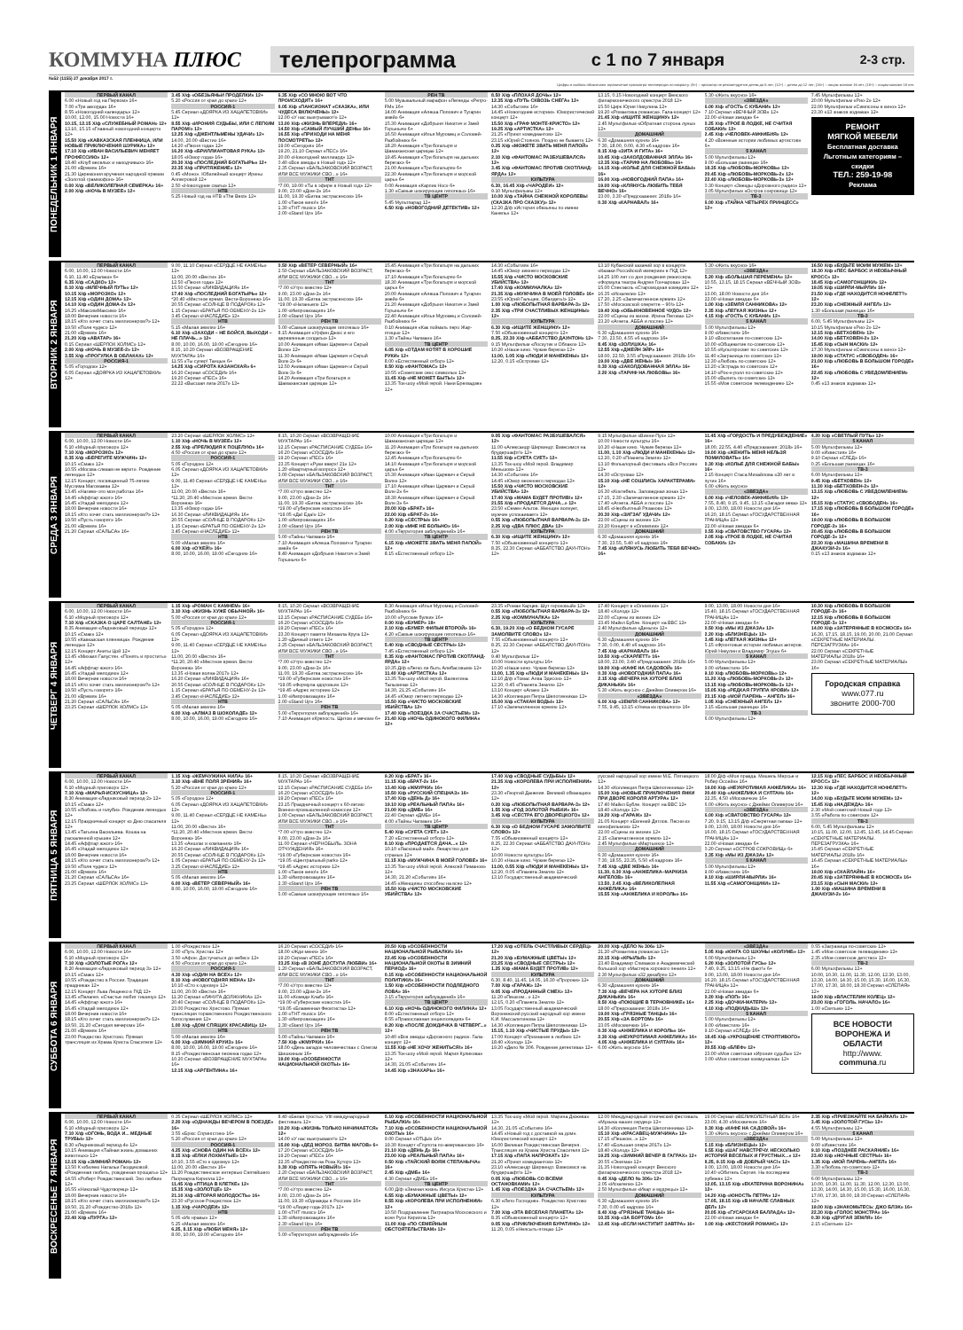КОММУНА ПЛЮС
телепрограмма с 1 по 7 января 2-3 стр.
№52 (1155) 27 декабря 2017 г.
Цифры в скобках обозначают ограничение просмотра телепередач по возрасту: (6+) – просмотр не рекомендуется детям до 6 лет; (12+) – детям до 12 лет; (16+) – лицам моложе 16 лет; (18+) – лицам моложе 18 лет.
ПОНЕДЕЛЬНИК 1 ЯНВАРЯ
ПЕРВЫЙ КАНАЛ
6.00 «Новый год на Первом» 16+
7.00 «Три аккорда» 16+
8.55 «Новогодний календарь» 12+
10.00, 12.00, 15.00 Новости 16+
10.15, 12.15 Х/ф «СЛУЖЕБНЫЙ РОМАН» 12+
13.10, 15.15 «Главный новогодний концерт» 12+
15.50 Х/ф «КАВКАЗСКАЯ ПЛЕННИЦА, ИЛИ НОВЫЕ ПРИКЛЮЧЕНИЯ ШУРИКА» 12+
17.10 Х/ф «ИВАН ВАСИЛЬЕВИЧ МЕНЯЕТ ПРОФЕССИЮ» 12+
18.40 «Клуб веселых и находчивых» 16+
21.00 «Время» 16+
21.30 Церемония вручения народной премии «Золотой граммофон» 16+
0.00 Х/ф «ВЕЛИКОЛЕПНАЯ СЕМЕРКА» 16+
2.00 Х/ф «НОЧЬ В МУЗЕЕ» 12+
3.45 Х/ф «ОБЕЗЬЯНЬИ ПРОДЕЛКИ» 12+
5.20 «Россия от края до края» 12+
РОССИЯ-1
5.45 Сериал «ДОЯРКА ИЗ ХАЦАПЕТОВКИ» 12+
8.55 Х/ф «ИРОНИЯ СУДЬБЫ, ИЛИ С ЛЕГКИМ ПАРОМ!» 12+
12.25 Х/ф «ДЖЕНТЛЬМЕНЫ УДАЧИ» 12+
14.00, 20.00 «Вести» 16+
14.20 «Песня года» 12+
16.20 Х/ф «БРИЛЛИАНТОВАЯ РУКА» 12+
18.05 «Юмор года» 16+
20.30 Х/ф «ПОСЛЕДНИЙ БОГАТЫРЬ» 12+
22.35 Х/ф «ПРИТЯЖЕНИЕ» 12+
0.45 «Моно». Юбилейный концерт Ирины Аллегровой 12+
2.50 «Новогодние сваты» 12+
НТВ
5.25 Новый год на НТВ «The Best» 12+
6.35 Х/ф «СО МНОЮ ВОТ ЧТО ПРОИСХОДИТ» 16+
8.05 Х/ф «ПАНСИОНАТ «СКАЗКА», ИЛИ ЧУДЕСА ВКЛЮЧЕНЫ» 12+
12.00 «У нас выигрывают!» 12+
13.00 Х/ф «ЖИЗНЬ ВПЕРЕДИ» 16+
14.50 Х/ф «САМЫЙ ЛУЧШИЙ ДЕНЬ» 16+
16.55 Х/ф «ПРИХОДИ НА МЕНЯ ПОСМОТРЕТЬ» 12+
19.00 «Сегодня» 16+
19.20, 21.10 Сериал «ПЕС» 16+
20.00 «Новогодний миллиард» 12+
0.40 «Все звезды в Новый год» 12+
2.35 Сериал «БАЛЬЗАКОВСКИЙ ВОЗРАСТ, ИЛИ ВСЕ МУЖИКИ СВО...» 16+
ТНТ
*7.00, 19.00 «Ты в эфире в Новый год» 12+
9.00, 23.00 «Дом-2» 16+
11.00, 19.30 «Битва экстрасенсов» 16+
1.00 «Такое кино!» 16+
1.30 «THT music» 16+
2.00 «Stand Up» 16+
РЕН ТВ
5.00 Музыкальный марафон «Легенды «Ретро-FM» 16+
14.00 Анимация «Алеша Попович и Тугарин змей» 6+
15.30 Анимация «Добрыня Никитич и Змей Горыныч» 6+
16.50 Анимация «Илья Муромец и Соловей-Разбойник» 6+
18.20 Анимация «Три богатыря и Шамаханская царица» 12+
19.45 Анимация «Три богатыря на дальних берегах» 6+
21.00 Анимация «Три богатыря» 6+
22.30 Анимация «Три богатыря и морской царь» 6+
0.00 Анимация «Карлик Нос» 6+
1.30 «Самые шокирующие гипотезы» 16+
ТВ ЦЕНТР
5.45 Мультпарад 12+
6.50 Х/ф «НОВОГОДНИЙ ДЕТЕКТИВ» 12+
8.50 Х/ф «ПЛОХАЯ ДОЧЬ» 12+
12.35 Х/ф «ПУТЬ СКВОЗЬ СНЕГА» 12+
14.30 «События» 16+
14.45 «Новогодние истории». Юмористический концерт 12+
15.50 Х/ф «ГРАФ МОНТЕ-КРИСТО» 12+
19.25 Х/ф «АРТИСТКА» 12+
21.25 «Приют комедиантов» 12+
23.15 «Юрий Стоянов. Поздно не бывает» 12+
0.25 Х/ф «МОЖЕТЕ ЗВАТЬ МЕНЯ ПАПОЙ» 12+
2.10 Х/ф «ФАНТОМАС РАЗБУШЕВАЛСЯ» 12+
3.45 Х/ф «ФАНТОМАС ПРОТИВ СКОТЛАНД-ЯРДА» 12+
КУЛЬТУРА
6.30, 16.45 Х/ф «ЧАРОДЕИ» 12+
9.10 Мультфильмы 12+
10.00 Х/ф «ТАЙНА СНЕЖНОЙ КОРОЛЕВЫ (СКАЗКА ПРО СКАЗКУ)» 12+
12.20 Д/ф «История обезьяны по имени Канель» 12+
13.15, 0.15 Новогодний концерт Венского филармонического оркестра-2018 12+
15.50 Цирк Юрия Никулина 12+
19.20 «Романтика романса». Гала-концерт 12+
21.45 Х/ф «ИЩИТЕ ЖЕНЩИНУ» 12+
2.45 Мультфильм «Обратная сторона луны» 12+
ДОМАШНИЙ
6.30 «Домашняя кухня» 16+
7.30, 18.00, 0.00, 4.30 «6 кадров» 16+
8.15 Х/ф «ЗИТА И ГИТА» 16+
10.45 Х/ф «ЗАКОЛДОВАННАЯ ЭЛЛА» 16+
12.35 Х/ф «ТАРИФ НА ЛЮБОВЬ» 16+
14.15 Х/ф «КОЛЬЕ ДЛЯ СНЕЖНОЙ БАБЫ» 16+
16.00 Х/ф «НОВОГОДНИЙ ПАПА» 16+
19.00 Х/ф «КЛЯНУСЬ ЛЮБИТЬ ТЕБЯ ВЕЧНО» 16+
23.00, 3.30 «Предсказания: 2018» 16+
0.30 Х/ф «КАРНАВАЛ» 16+
5.30 «Жить вкусно» 16+
«ЗВЕЗДА»
6.00 Х/ф «ГОСТЬ С КУБАНИ» 12+
7.10 Сериал «ВЕЧНЫЙ ЗОВ» 12+
22.00 «Новая звезда» 6+
0.25 Х/ф «ТРОЕ В ЛОДКЕ, НЕ СЧИТАЯ СОБАКИ» 12+
2.45 Х/ф «ЧЕЛОВЕК-АМФИБИЯ» 12+
4.20 «Военные истории любимых артистов» 6+
5 КАНАЛ
5.00 Мультфильмы 12+
9.00 «Большая разница» 16+
18.35 Х/ф «ЛЮБОВЬ-МОРКОВЬ» 12+
20.45 Х/ф «ЛЮБОВЬ-МОРКОВЬ-2» 12+
22.40 Х/ф «ЛЮБОВЬ-МОРКОВЬ-3» 12+
0.30 Концерт «Звезды «Дорожного радио» 12+
3.05 Мультфильм «Остров сокровищ» 12+
ТВ-3
6.00 Х/ф «ТАЙНА ЧЕТЫРЕХ ПРИНЦЕСС» 12+
7.45 Мультфильмы 12+
20.00 Мультфильм «Рио-2» 12+
22.00 Мультфильм «Симпсоны в кино» 12+
23.30 «13 знаков зодиака» 12+
РЕМОНТ
МЯГКОЙ МЕБЕЛИ
Бесплатная доставка
Льготным категориям – скидки
ТЕЛ.: 259-19-98
Реклама
ВТОРНИК 2 ЯНВАРЯ
ПЕРВЫЙ КАНАЛ
6.00, 10.00, 12.00 Новости 16+
6.10, 11.40 «Ералаш» 6+
6.35 Х/ф «САДКО» 12+
8.10 Х/ф «МЛЕЧНЫЙ ПУТЬ» 12+
10.15 Х/ф «МОРОЗКО» 12+
12.15 Х/ф «ОДИН ДОМА» 12+
14.10 Х/ф «ОДИН ДОМА-2» 12+
16.25 «МаксимМаксим» 16+
18.00 Вечерние новости 16+
18.15 «Кто хочет стать миллионером?» 12+
19.50 «Поле чудес» 12+
21.00 «Время» 16+
21.20 Х/ф «АВАТАР» 16+
0.15 Сериал «ШЕРЛОК ХОЛМС» 12+
2.00 Х/ф «НОЧЬ В МУЗЕЕ-2» 12+
3.55 Х/ф «ПРОГУЛКА В ОБЛАКАХ» 12+
РОССИЯ-1
5.05 «Городок» 12+
6.05 Сериал «ДОЯРКА ИЗ ХАЦАПЕТОВКИ» 12+
9.00, 11.10 Сериал «СЕРДЦЕ НЕ КАМЕНЬ» 12+
11.00, 20.00 «Вести» 16+
12.50 «Песня года» 12+
15.50 Сериал «ЛИКВИДАЦИЯ» 16+
17.40 Х/ф «ПОСЛЕДНИЙ БОГАТЫРЬ» 12+
*20.40 «Местное время. Вести-Воронеж» 16+
20.55 Сериал «СОЛНЦЕ В ПОДАРОК» 12+
1.15 Сериал «БРАТЬЯ ПО ОБМЕНУ-2» 12+
3.45 Сериал «НАСЛЕДИЕ» 12+
НТВ
5.15 «Малая земля» 16+
6.10 Х/ф «ЗАХОДИ – НЕ БОЙСЯ, ВЫХОДИ – НЕ ПЛАЧЬ...» 12+
8.00, 10.00, 16.00, 19.00 «Сегодня» 16+
8.15, 10.20 Сериал «ВОЗВРАЩЕНИЕ МУХТАРА» 16+
11.55 «Ты супер! Танцы» 6+
14.25 Х/ф «СИРОТА КАЗАНСКАЯ» 6+
16.20 Сериал «СОСЕДИ» 16+
19.20 Сериал «ПЕС» 16+
22.22 «Высшая лига-2017» 12+
0.50 Х/ф «ВЕТЕР СЕВЕРНЫЙ» 16+
2.50 Сериал «БАЛЬЗАКОВСКИЙ ВОЗРАСТ, ИЛИ ВСЕ МУЖИКИ СВО...» 16+
ТНТ
*7.00 «Утро вместе» 12+
9.00, 23.00 «Дом-2» 16+
11.00, 19.30 «Битва экстрасенсов» 16+
*19.00 «Натаньел» 12+
1.00 «Импровизация» 16+
2.00 «Stand Up» 16+
РЕН ТВ
5.00 «Самые шокирующие гипотезы» 16+
8.15 Анимация «Урфин Джюс и его деревянные солдаты» 12+
10.00 Анимация «Иван Царевич и Серый Волк» 12+
11.30 Анимация «Иван Царевич и Серый Волк-2» 6+
12.50 Анимация «Иван Царевич и Серый Волк-3» 6+
14.20 Анимация «Три богатыря и Шамаханская царица» 12+
15.45 Анимация «Три богатыря на дальних берегах» 6+
17.10 Анимация «Три богатыря» 6+
18.30 Анимация «Три богатыря и морской царь» 6+
20.00 Анимация «Алеша Попович и Тугарин змей» 6+
21.20 Анимация «Добрыня Никитич и Змей Горыныч» 6+
22.40 Анимация «Илья Муромец и Соловей-Разбойник» 6+
0.10 Анимация «Как поймать перо Жар-птицы» 12+
1.30 «Тайны Чапман» 16+
ТВ ЦЕНТР
6.05 Х/ф «ОТДАМ КОТЯТ В ХОРОШИЕ РУКИ» 12+
8.00 «Естественный отбор» 12+
8.50 Х/ф «ФАНТОМАС» 12+
10.55 «Советские секс-символы» 12+
11.45 Х/ф «НЕ МОЖЕТ БЫТЬ!» 12+
13.35 Ток-шоу «Мой герой. Нани Брегвадзе» 12+
14.30 «События» 16+
14.45 «Юмор зимнего периода» 12+
15.55 Х/ф «ЧИСТО МОСКОВСКИЕ УБИЙСТВА» 12+
17.40 Х/ф «КОММУНАЛКА» 12+
21.35 Х/ф «МУЖЧИНА В МОЕЙ ГОЛОВЕ» 16+
23.55 «Юрий Гальцев. Обалдеть!» 12+
1.00 Х/ф «ЛЮБОПЫТНАЯ ВАРВАРА-3» 12+
2.35 Х/ф «ТРИ СЧАСТЛИВЫХ ЖЕНЩИНЫ» 12+
КУЛЬТУРА
6.30 Х/ф «ИЩИТЕ ЖЕНЩИНУ» 12+
7.50 «Обыкновенный концерт» 12+
8.25, 22.30 Х/ф «АББАТСТВО ДАУНТОН» 12+
9.15 Мультфильм «Лоскутик и Облако» 12+
10.20 «Наше кино. Чужие берега» 12+
11.00, 1.05 Х/ф «ЛЮДИ И МАНЕКЕНЫ» 12+
12.20, 0.15 «Острова» 12+
13.10 Кубанский казачий хор в концерте «Казаки Российской империи» в ГКД 12+
14.25 100 лет со дня рождения режиссера. «Формула театра Андрея Гончарова» 12+
15.00 Спектакль «Старомодная комедия» 12+
16.35 «Искатели» 12+
17.20, 2.25 «Запечатленное время» 12+
17.50 «Московской оперетте – 90!» 12+
19.40 Х/ф «ОБЫКНОВЕННОЕ ЧУДО» 12+
22.00 «Сцены из жизни. Ирина Пегова» 12+
23.20 «Агнета. АББА и после» 12+
ДОМАШНИЙ
6.30 «Домашняя кухня» 16+
7.30, 23.50, 4.55 «6 кадров» 16+
8.45 Х/ф «ЗОЛУШКА» 16+
12.55 Х/ф «ДЖЕЙН ЭЙР» 16+
18.00, 22.50, 3.55 «Предсказания: 2018» 16+
19.00 Х/ф «ДВЕ ЖЕНЫ» 16+
0.30 Х/ф «ЗАКОЛДОВАННАЯ ЭЛЛА» 16+
2.20 Х/ф «ТАРИФ НА ЛЮБОВЬ» 16+
5.30 «Жить вкусно» 16+
«ЗВЕЗДА»
5.20 Х/ф «БОЛЬШАЯ ПЕРЕМЕНА» 12+
10.55, 13.15, 18.15 Сериал «ВЕЧНЫЙ ЗОВ» 12+
13.00, 18.00 Новости дня 16+
22.00 «Новая звезда» 6+
1.00 Х/ф «ЗЕМЛЯ САННИКОВА» 12+
2.35 Х/ф «ЛЕГКАЯ ЖИЗНЬ» 12+
4.15 Х/ф «ГОСТЬ С КУБАНИ» 12+
5 КАНАЛ
5.00 Мультфильмы 12+
9.00 «Известия» 16+
9.10 «Воспитание по-советски» 12+
10.00 «Общежитие по-советски» 12+
10.55 «Культпросвет по-советски» 12+
11.40 «Заграница по-советски» 12+
12.30 «Любовь по-советски» 12+
13.20 «Эстрада по-советски» 12+
14.10 «Рок-н-ролл по-советски» 12+
15.00 «Выпить по-советски» 12+
15.55 «Мое советское телевидение» 12+
16.50 Х/ф «БУДЬТЕ МОИМ МУЖЕМ» 12+
18.30 Х/ф «ПЕС БАРБОС И НЕОБЫЧНЫЙ КРОСС» 12+
18.45 Х/ф «САМОГОНЩИКИ» 12+
19.05 Х/ф «ШИРЛИ-МЫРЛИ» 16+
21.50 Х/ф «ГДЕ НАХОДИТСЯ НОФЕЛЕТ?» 12+
23.20 Х/ф «СНЕЖНЫЙ АНГЕЛ» 12+
1.30 «Большая разница» 16+
ТВ-3
6.00, 5.45 Мультфильмы 12+
10.15 Мультфильм «Рио-2» 12+
12.15 Х/ф «БЕТХОВЕН» 12+
14.00 Х/ф «БЕТХОВЕН-2» 12+
15.45 Х/ф «СЫН МАСКИ» 12+
17.30 Мультфильм «Симпсоны в кино» 12+
19.00 Х/ф «СТАТУС «СВОБОДЕН» 16+
21.00 Х/ф «ЛЮБОВЬ В БОЛЬШОМ ГОРОДЕ» 16+
22.45 Х/ф «ЛЮБОВЬ С УВЕДОМЛЕНИЕМ» 12+
0.45 «13 знаков зодиака» 12+
СРЕДА 3 ЯНВАРЯ
ПЕРВЫЙ КАНАЛ
6.00, 10.00, 12.00 Новости 16+
6.10 «Модный приговор» 12+
7.10 Х/ф «МОРОЗКО» 12+
8.35 Х/ф «БЕРЕГИТЕ МУЖЧИН» 12+
10.15 «Смак» 12+
10.55 «Москва слезам не верит». Рождение легенды» 12+
12.15 Концерт, посвященный 75-летию Муслима Магомаева 12+
13.45 «Нагиев–это моя работа» 16+
14.45 «Аффтар жжот» 16+
16.45 «Угадай мелодию» 12+
18.00 Вечерние новости 16+
18.15 «Кто хочет стать миллионером?» 12+
19.50 «Пусть говорят» 16+
21.00 «Время» 16+
21.20 Сериал «САЛЬСА» 16+
23.20 Сериал «ШЕРЛОК ХОЛМС» 12+
1.10 Х/ф «НОЧЬ В МУЗЕЕ» 12+
2.55 Х/ф «ПРЕЛЮДИЯ К ПОЦЕЛУЮ» 16+
4.50 «Россия от края до края» 12+
РОССИЯ-1
5.05 «Городок» 12+
6.05 Сериал «ДОЯРКА ИЗ ХАЦАПЕТОВКИ» 12+
9.00, 11.40 Сериал «СЕРДЦЕ НЕ КАМЕНЬ» 12+
11.00, 20.00 «Вести» 16+
*11.20, 20.40 «Местное время. Вести-Воронеж» 16+
13.35 «Юмор года» 16+
16.30 Сериал «ЛИКВИДАЦИЯ» 16+
20.55 Сериал «СОЛНЦЕ В ПОДАРОК» 12+
1.15 Сериал «БРАТЬЯ ПО ОБМЕНУ-2» 12+
3.45 Сериал «НАСЛЕДИЕ» 12+
НТВ
5.00 «Малая земля» 16+
6.00 Х/ф «О’КЕЙ!» 16+
8.00, 10.00, 16.00, 19.00 «Сегодня» 16+
8.15, 10.20 Сериал «ВОЗВРАЩЕНИЕ МУХТАРА» 16+
12.15 Сериал «РАСПИСАНИЕ СУДЕБ» 16+
16.20 Сериал «СОСЕДИ» 16+
19.20 Сериал «ПЕС» 16+
23.35 Концерт «Руки вверх! 21» 12+
1.20 «Квартирный вопрос» 12+
3.00 Сериал «БАЛЬЗАКОВСКИЙ ВОЗРАСТ, ИЛИ ВСЕ МУЖИКИ СВО...» 16+
ТНТ
*7.00 «Утро вместе» 12+
9.00, 23.00 «Дом-2» 16+
11.00, 19.30 «Битва экстрасенсов» 16+
*19.00 «Губернские новости» 16+
*19.05 «Да! Еда!» 12+
1.00 «Импровизация» 16+
2.00 «Stand Up» 16+
РЕН ТВ
5.00 «Тайны Чапман» 16+
7.10 Анимация «Алеша Попович и Тугарин змей» 6+
8.40 Анимация «Добрыня Никитич и Змей Горыныч» 6+
10.00 Анимация «Три богатыря и Шамаханская царица» 12+
11.20 Анимация «Три богатыря на дальних берегах» 6+
12.45 Анимация «Три богатыря» 6+
14.10 Анимация «Три богатыря и морской царь» 6+
15.30 Анимация «Иван Царевич и Серый Волк» 12+
17.10 Анимация «Иван Царевич и Серый Волк-2» 6+
18.30 Анимация «Иван Царевич и Серый Волк-3» 6+
20.00 Х/ф «БРАТ» 16+
22.00 Х/ф «БРАТ-2» 16+
0.20 Х/ф «СЕСТРЫ» 16+
2.00 Х/ф «МНЕ НЕ БОЛЬНО» 16+
4.00 «Территория заблуждений» 16+
ТВ ЦЕНТР
6.15 Х/ф «МОЖЕТЕ ЗВАТЬ МЕНЯ ПАПОЙ» 12+
8.15 «Естественный отбор» 12+
9.05 Х/ф «ФАНТОМАС РАЗБУШЕВАЛСЯ» 12+
11.00 «Александр Ширвиндт. Взвесимся на брудершафт!» 12+
11.55 Х/ф «СУЕТА СУЕТ» 12+
13.35 Ток-шоу «Мой герой. Владимир Меньшов» 12+
14.30 «События» 16+
14.45 «Юмор весеннего периода» 12+
15.50 Х/ф «ЧИСТО МОСКОВСКИЕ УБИЙСТВА» 12+
17.40 Х/ф «МАМА БУДЕТ ПРОТИВ!» 12+
21.55 Х/ф «ПРОДАЕТСЯ ДАЧА...» 12+
23.50 «Семен Альтов. Женщин волнует, мужчин успокаивает» 12+
0.55 Х/ф «ЛЮБОПЫТНАЯ ВАРВАРА-3» 12+
2.25 Х/ф «ДВА ПЛЮС ДВА» 12+
КУЛЬТУРА
6.30 Х/ф «ИЩИТЕ ЖЕНЩИНУ» 12+
7.50 «Обыкновенный концерт» 12+
8.25, 22.30 Сериал «АББАТСТВО ДАУНТОН» 12+
9.15 Мультфильм «Винни-Пух» 12+
10.00 Новости культуры 16+
10.20 «Наше кино. Чужие берега» 12+
11.00, 1.10 Х/ф «ЛЮДИ И МАНЕКЕНЫ» 12+
12.20, 0.20 «Планета Земля» 12+
13.10 Фольклорный фестиваль «Вся Россия» 12+
14.30 «Острова» 12+
15.10 Х/ф «НЕ СОШЛИСЬ ХАРАКТЕРАМИ» 12+
16.30 «Коктебель. Заповедная зона» 12+
17.15, 2.30 «Запечатленное время» 12+
17.40 «Агнета. АББА и после» 12+
18.45 «Необъятный Рязанов» 12+
20.30 Х/ф «ЗИГЗАГ УДАЧИ» 12+
22.00 «Сцены из жизни» 12+
23.20 Концерт в «Олимпии» 12+
ДОМАШНИЙ
6.30 «Домашняя кухня» 16+
7.30, 23.55, 5.40 «6 кадров» 16+
7.45 Х/ф «КЛЯНУСЬ ЛЮБИТЬ ТЕБЯ ВЕЧНО» 16+
11.45 Х/ф «ГОРДОСТЬ И ПРЕДУБЕЖДЕНИЕ» 16+
18.00, 22.55, 4.40 «Предсказания: 2018» 16+
19.00 Х/ф «ЖЕНИТЬ МЕНЯ НЕЛЬЗЯ ПОМИЛОВАТЬ» 16+
0.30 Х/ф «КОЛЬЕ ДЛЯ СНЕЖНОЙ БАБЫ» 16+
2.15 Концерт Стаса Михайлова «20 лет в пути» 16+
6.00 «Жить вкусно»
«ЗВЕЗДА»
6.00 Х/ф «ЧЕЛОВЕК-АМФИБИЯ» 12+
7.55, 8.40, 9.15, 9.45, 13.15 «Загадки века» 12+
9.00, 13.00, 18.00 Новости дня 16+
16.20, 18.15 Сериал «ГОСУДАРСТВЕННАЯ ГРАНИЦА» 12+
22.00 «Новая звезда» 6+
0.55 Х/ф «СВАТОВСТВО ГУСАРА» 12+
2.05 Х/ф «ТРОЕ В ЛОДКЕ, НЕ СЧИТАЯ СОБАКИ» 12+
4.20 Х/ф «СВЕТЛЫЙ ПУТЬ» 12+
5 КАНАЛ
5.00 Мультфильмы 12+
9.00 «Известия» 16+
9.10 Сериал «СЛЕД» 16+
0.25 «Большая разница» 16+
ТВ-3
6.00 Мультфильмы 12+
9.45 Х/ф «БЕТХОВЕН» 12+
11.30 Х/ф «БЕТХОВЕН-2» 12+
13.15 Х/ф «ЛЮБОВЬ С УВЕДОМЛЕНИЕМ» 12+
15.15 Х/ф «СТАТУС «СВОБОДЕН» 16+
17.15 Х/ф «ЛЮБОВЬ В БОЛЬШОМ ГОРОДЕ» 16+
19.00 Х/ф «ЛЮБОВЬ В БОЛЬШОМ ГОРОДЕ-2» 16+
20.45 Х/ф «ЛЮБОВЬ В БОЛЬШОМ ГОРОДЕ-3» 12+
22.30 Х/ф «МАШИНА ВРЕМЕНИ В ДЖАКУЗИ-2» 16+
0.15 «13 знаков зодиака» 12+
ЧЕТВЕРГ 4 ЯНВАРЯ
ПЕРВЫЙ КАНАЛ
6.00, 10.00, 12.00 Новости 16+
6.10 «Модный приговор» 12+
7.10 Х/ф «СКАЗКА О ЦАРЕ САЛТАНЕ» 12+
8.35 Анимация «Ледниковый период» 12+
10.15 «Смак» 12+
10.55 «Кавказская пленница». Рождение легенды» 12+
12.15 Концерт Аниты Цой 12+
13.45 «Михаил Галустян. «Понять и простить» 12+
14.45 «Аффтар жжот» 16+
16.45 «Угадай мелодию» 12+
18.00 Вечерние новости 16+
18.15 «Кто хочет стать миллионером?» 12+
19.50 «Пусть говорят» 16+
21.00 «Время» 16+
21.20 Сериал «САЛЬСА» 16+
23.25 Сериал «ШЕРЛОК ХОЛМС» 12+
1.15 Х/ф «РОМАН С КАМНЕМ» 16+
3.10 Х/ф «ЖИЗНЬ ХУЖЕ ОБЫЧНОЙ» 16+
5.00 «Россия от края до края» 12+
РОССИЯ-1
5.05 «Городок» 12+
6.05 Сериал «ДОЯРКА ИЗ ХАЦАПЕТОВКИ» 12+
9.00, 11.40 Сериал «СЕРДЦЕ НЕ КАМЕНЬ» 12+
11.00, 20.00 «Вести» 16+
*11.20, 20.40 «Местное время. Вести-Воронеж» 16+
13.35 «Новая волна-2017» 12+
16.20 Сериал «ЛИКВИДАЦИЯ» 16+
20.55 Сериал «СОЛНЦЕ В ПОДАРОК» 12+
1.15 Сериал «БРАТЬЯ ПО ОБМЕНУ-2» 12+
3.45 Сериал «НАСЛЕДИЕ» 12+
НТВ
5.05 «Малая земля» 16+
6.00 Х/ф «АЛМАЗ В ШОКОЛАДЕ» 12+
8.00, 10.00, 16.00, 19.00 «Сегодня» 16+
8.15, 10.20 Сериал «ВОЗВРАЩЕНИЕ МУХТАРА» 16+
12.15 Сериал «РАСПИСАНИЕ СУДЕБ» 16+
16.20 Сериал «СОСЕДИ» 16+
19.20 Сериал «ПЕС» 16+
23.30 Концерт памяти Михаила Круга 12+
1.20 «Дачный ответ» 12+
2.25 Сериал «БАЛЬЗАКОВСКИЙ ВОЗРАСТ, ИЛИ ВСЕ МУЖИКИ СВО...» 16+
ТНТ
*7.00 «Утро вместе» 12+
9.00, 23.00 «Дом-2» 16+
11.00, 19.30 «Битва экстрасенсов» 16+
*19.00 «Губернские новости» 16+
*19.05 «Формула здоровья» 12+
*19.45 «Адрес истории» 12+
1.00 «Импровизация» 16+
2.00 «Stand Up» 16+
РЕН ТВ
5.00 «Территория заблуждений» 16+
7.10 Анимация «Крепость. Щитом и мечом» 6+
8.30 Анимация «Илья Муромец и Соловей-Разбойник» 6+
10.00 «Русские булки» 16+
0.00 Х/ф «БУМЕР» 18+
2.10 Х/ф «БУМЕР. ФИЛЬМ ВТОРОЙ» 16+
4.20 «Самые шокирующие гипотезы» 16+
ТВ ЦЕНТР
5.40 Х/ф «СВОДНЫЕ СЕСТРЫ» 12+
7.45 «Естественный отбор» 12+
8.35 Х/ф «ФАНТОМАС ПРОТИВ СКОТЛАНД-ЯРДА» 12+
10.35 Д/ф «Легко ли быть Алибасовым» 12+
11.40 Х/ф «АРТИСТКА» 12+
13.35 Ток-шоу «Мой герой. Валентина Талызина» 12+
14.30, 21.25 «События» 16+
14.45 «Юмор летнего периода» 12+
15.50 Х/ф «ЧИСТО МОСКОВСКИЕ УБИЙСТВА» 12+
17.40 Х/ф «ПОЕЗДКА ЗА СЧАСТЬЕМ» 12+
21.40 Х/ф «НОЧЬ ОДИНОКОГО ФИЛИНА» 12+
23.35 «Роман Карцев. Шут гороховый» 12+
0.55 Х/ф «ЛЮБОПЫТНАЯ ВАРВАРА-3» 12+
2.25 Х/ф «КОММУНАЛКА» 12+
КУЛЬТУРА
6.30, 19.20 Х/ф «О БЕДНОМ ГУСАРЕ ЗАМОЛВИТЕ СЛОВО» 12+
7.55 «Обыкновенный концерт» 12+
8.25, 22.30 Сериал «АББАТСТВО ДАУНТОН» 12+
9.40 Мультфильм 12+
10.00 Новости культуры 16+
10.20 «Наше кино. Чужие берега» 12+
11.00, 1.35 Х/ф «ЛЮДИ И МАНЕКЕНЫ» 12+
12.10 Д/ф «Томас Алва Эдисон» 12+
12.20, 0.45 «Планета Земля» 12+
13.10 Концерт «Алан» 12+
14.30 «Коллекция Петра Шепотинника» 12+
15.00 Х/ф «СТАКАН ВОДЫ» 12+
17.10 «Запечатленное время» 12+
17.40 Концерт в «Олимпии» 12+
18.40 «Холод» 12+
22.00 «Сцены из жизни» 12+
23.45 Майкл Бубле. Концерт на BBC 12+
2.40 Мультфильм «Деньги» 12+
ДОМАШНИЙ
6.30 «Домашняя кухня» 16+
7.30, 0.00, 4.40 «6 кадров» 16+
7.45 Х/ф «КАРНАВАЛ» 16+
10.50 Х/ф «СКАРЛЕТТ» 16+
18.00, 23.00, 3.40 «Предсказания: 2018» 16+
19.00 Х/ф «КАФЕ НА САДОВОЙ» 16+
0.30 Х/ф «НОВОГОДНИЙ ПАПА» 16+
2.15 Х/ф «ВЕЧЕРА НА ХУТОРЕ БЛИЗ ДИКАНЬКИ» 16+
5.30 «Жить вкусно» с Джейми Оливером 16+
«ЗВЕЗДА»
6.00 Х/ф «ЗЕМЛЯ САННИКОВА» 12+
7.55, 9.45, 13.15 «Улика из прошлого» 16+
9.00, 13.00, 18.00 Новости дня 16+
15.40, 18.15 Сериал «ГОСУДАРСТВЕННАЯ ГРАНИЦА» 12+
22.00 «Новая звезда» 6+
0.50 Х/ф «МЫ ИЗ ДЖАЗА» 12+
2.20 Х/ф «БЛИЗНЕЦЫ» 12+
3.45 Х/ф «ЛЕГКАЯ ЖИЗНЬ» 12+
5.15 «Фронтовые истории любимых актеров. Юрий Никулин и Владимир Этуш» 6+
5 КАНАЛ
5.00 Мультфильмы 12+
9.00 «Известия» 16+
9.10 Х/ф «ЛЮБОВЬ-МОРКОВЬ» 12+
11.20 Х/ф «ЛЮБОВЬ-МОРКОВЬ-2» 12+
13.15 Х/ф «ЛЮБОВЬ-МОРКОВЬ-3» 12+
15.05 Х/ф «РЕДКАЯ ГРУППА КРОВИ» 12+
23.15 Х/ф «МОЙ ПАРЕНЬ – АНГЕЛ» 16+
1.05 Х/ф «СНЕЖНЫЙ АНГЕЛ» 12+
3.15 «Большая разница» 16+
ТВ-3
6.00 Мультфильмы 12+
10.30 Х/ф «ЛЮБОВЬ В БОЛЬШОМ ГОРОДЕ-2» 16+
12.15 Х/ф «ЛЮБОВЬ В БОЛЬШОМ ГОРОДЕ-3» 12+
14.00 Х/ф «ЗАТЕРЯННЫЕ В КОСМОСЕ» 16+
16.30, 17.15, 18.15, 19.00, 20.00, 21.00 Сериал «СЕКРЕТНЫЕ МАТЕРИАЛЫ. ПЕРЕЗАГРУЗКА» 16+
22.00 Сериал «СЕКРЕТНЫЕ МАТЕРИАЛЫ-2018» 16+
23.00 Сериал «СЕКРЕТНЫЕ МАТЕРИАЛЫ» 16+
Городская справка
www.077.ru
звоните 2000-700
ПЯТНИЦА 5 ЯНВАРЯ
ПЕРВЫЙ КАНАЛ
6.00, 10.00, 12.00 Новости 16+
6.10 «Модный приговор» 12+
7.10 Х/ф «МАРЬЯ-ИСКУСНИЦА» 12+
8.30 Анимация «Ледниковый период-2» 12+
10.15 «Смак» 12+
10.55 «Любовь и голуби». Рождение легенды» 12+
12.15 Праздничный концерт ко Дню спасателя 12+
13.45 «Татьяна Васильева. Кошка на раскаленной крыше» 12+
14.45 «Аффтар жжот» 16+
16.45 «Угадай мелодию» 12+
18.00 Вечерние новости 16+
18.15 «Кто хочет стать миллионером?» 12+
19.50 «Поле чудес» 12+
21.00 «Время» 16+
21.20 Сериал «САЛЬСА» 16+
23.25 Сериал «ШЕРЛОК ХОЛМС» 12+
1.15 Х/ф «ЖЕМЧУЖИНА НИЛА» 16+
3.10 Х/ф «ВНЕ ПОЛЯ ЗРЕНИЯ» 16+
5.20 «Россия от края до края» 12+
РОССИЯ-1
5.05 «Городок» 12+
6.05 Сериал «ДОЯРКА ИЗ ХАЦАПЕТОВКИ» 12+
9.00, 11.40 Сериал «СЕРДЦЕ НЕ КАМЕНЬ» 12+
11.00, 20.00 «Вести» 16+
*11.20, 20.40 «Местное время. Вести-Воронеж» 16+
13.35 «Аншлаг и компания» 16+
16.20 Сериал «ЛИКВИДАЦИЯ» 16+
20.55 Сериал «СОЛНЦЕ В ПОДАРОК» 12+
1.05 Сериал «БРАТЬЯ ПО ОБМЕНУ-2» 12+
3.25 Сериал «НАСЛЕДИЕ» 12+
НТВ
5.05 «Малая земля» 16+
6.00 Х/ф «ВЕТЕР СЕВЕРНЫЙ» 16+
8.00, 10.00, 16.00, 19.00 «Сегодня» 16+
8.15, 10.20 Сериал «ВОЗВРАЩЕНИЕ МУХТАРА» 16+
12.15 Сериал «РАСПИСАНИЕ СУДЕБ» 16+
16.20 Сериал «СОСЕДИ» 16+
19.20 Сериал «ПЕС» 16+
23.15 Праздничный концерт к 60-летию Военно-промышленной комиссии 12+
1.00 Сериал «БАЛЬЗАКОВСКИЙ ВОЗРАСТ, ИЛИ ВСЕ МУЖИКИ СВО...» 16+
ТНТ
*7.00 «Утро вместе» 12+
9.00, 23.00 «Дом-2» 16+
11.00 Сериал «ЧЕРНОБЫЛЬ. ЗОНА ОТЧУЖДЕНИЯ» 16+
*19.00 «Губернские новости» 16+
*19.05 «Центральный park» 12+
*19.45 «Адрес истории» 12+
1.00 «Такое кино!» 16+
1.30 «Импровизация» 16+
2.30 «Stand Up» 16+
РЕН ТВ
5.00 «Самые шокирующие гипотезы» 16+
9.20 Х/ф «БРАТ» 16+
11.15 Х/ф «БРАТ-2» 16+
13.40 Х/ф «ЖМУРКИ» 16+
15.50 Х/ф «РУССКИЙ СПЕЦНАЗ» 16+
17.40 Х/ф «ДЕНЬ Д» 16+
19.10 Х/ф «РЕАЛЬНЫЙ ПАПА» 16+
21.00 Х/ф «ДМБ» 16+
22.40 Сериал «ДМБ» 16+
4.00 «Тайны Чапман» 16+
ТВ ЦЕНТР
5.40 Х/ф «СУЕТА СУЕТ» 12+
7.20 «Естественный отбор» 12+
8.10 Х/ф «ПРОДАЕТСЯ ДАЧА...» 12+
10.10 «Ласковый май». Лекарство для страны» 12+
11.15 Х/ф «МУЖЧИНА В МОЕЙ ГОЛОВЕ» 16+
13.35 Ток-шоу «Мой герой. Алексей Пиманов» 12+
14.30, 21.20 «События» 16+
14.45 «Женщины способны на все» 12+
15.50 Х/ф «ЧИСТО МОСКОВСКИЕ УБИЙСТВА» 12+
17.40 Х/ф «СВОДНЫЕ СУДЬБЫ» 12+
21.35 Х/ф «КОРОЛЕВА ПРИ ИСПОЛНЕНИИ» 12+
23.30 «Георгий Данелия. Великий обманщик» 12+
0.20 Х/ф «ЛЮБОПЫТНАЯ ВАРВАРА-3» 12+
1.55 Х/ф «ГОД ЗОЛОТОЙ РЫБКИ» 16+
3.45 Х/ф «СЕСТРА ЕГО ДВОРЕЦКОГО» 12+
КУЛЬТУРА
6.30 Х/ф «О БЕДНОМ ГУСАРЕ ЗАМОЛВИТЕ СЛОВО» 12+
7.55 «Обыкновенный концерт» 12+
8.25, 22.30 Сериал «АББАТСТВО ДАУНТОН» 12+
10.00 Новости культуры 16+
10.20 «Наше кино. Чужие берега» 12+
11.00, 0.55 Х/ф «ЛЮДИ И МАНЕКЕНЫ» 12+
12.20, 0.05 «Планета Земля» 12+
13.10 Государственный академический
русский народный хор имени М.Е. Пятницкого 12+
14.30 «Коллекция Петра Шепотинника» 12+
15.00 Х/ф «НОВЫЕ ПРИКЛЮЧЕНИЯ ЯНКИ ПРИ ДВОРЕ КОРОЛЯ АРТУРА» 12+
17.40 Майкл Бубле. Концерт на BBC 12+
18.40 «Холод» 12+
19.20 Х/ф «ГАРАЖ» 12+
21.05 Концерт «Евгений Дятлов. Песни из кинофильмов» 12+
22.00 «Сцены из жизни» 12+
2.15 «Запечатленное время» 12+
2.45 Мультфильм «Мартынко» 12+
ДОМАШНИЙ
6.30 «Домашняя кухня» 16+
7.30, 18.55, 23.35, 5.50 «6 кадров» 16+
7.45 Х/ф «ДВЕ ЖЕНЫ» 16+
11.30, 0.30 Х/ф «АНЖЕЛИКА–МАРКИЗА АНГЕЛОВ» 16+
13.50, 2.45 Х/ф «ВЕЛИКОЛЕПНАЯ АНЖЕЛИКА» 16+
15.55 Х/ф «АНЖЕЛИКА И КОРОЛЬ» 16+
18.00 Д/ф «Моя правда. Мишель Мерсье и Робер Оссейн» 16+
19.00 Х/ф «НЕУКРОТИМАЯ АНЖЕЛИКА» 16+
20.40 Х/ф «АНЖЕЛИКА И СУЛТАН» 16+
22.35, 4.50 «Москвички» 16+
6.00 «Жить вкусно» с Джейми Оливером 16+
«ЗВЕЗДА»
6.00 Х/ф «СВАТОВСТВО ГУСАРА» 12+
7.20, 9.15, 13.15 Д/ф «Секретная папка» 12+
9.00, 13.00, 18.00 Новости дня 16+
16.00, 18.15 Сериал «ГОСУДАРСТВЕННАЯ ГРАНИЦА» 12+
22.00 «Новая звезда» 6+
0.20 Сериал «ОСТРОВ СОКРОВИЩ» 6+
3.35 Х/ф «МЫ ИЗ ДЖАЗА» 12+
5 КАНАЛ
5.00 Мультфильмы 12+
9.00 «Известия» 16+
9.10 Х/ф «ШИРЛИ-МЫРЛИ» 16+
11.55 Х/ф «САМОГОНЩИКИ» 12+
12.15 Х/ф «ПЕС БАРБОС И НЕОБЫЧНЫЙ КРОСС» 12+
12.30 Х/ф «ГДЕ НАХОДИТСЯ НОФЕЛЕТ?» 12+
14.00 Х/ф «БУДЬТЕ МОИМ МУЖЕМ» 12+
15.45 Х/ф «НАДЕЖДА» 16+
2.30 «Мой советский Новый год» 12+
3.55 «Работа по-советски» 12+
ТВ-3
6.00, 5.45 Мультфильмы 12+
10.15, 11.00, 12.00, 12.45, 13.45, 14.45 Сериал «СЕКРЕТНЫЕ МАТЕРИАЛЫ. ПЕРЕЗАГРУЗКА» 16+
15.45 Сериал «СЕКРЕТНЫЕ МАТЕРИАЛЫ-2018» 16+
16.45 Сериал «СЕКРЕТНЫЕ МАТЕРИАЛЫ» 16+
19.00 Х/ф «СКАЙЛАЙН» 16+
20.45 Х/ф «ЗАТЕРЯННЫЕ В КОСМОСЕ» 16+
23.15 Х/ф «СЫН МАСКИ» 12+
1.00 Х/ф «МАШИНА ВРЕМЕНИ В ДЖАКУЗИ-2» 16+
СУББОТА 6 ЯНВАРЯ
ПЕРВЫЙ КАНАЛ
6.00, 10.00, 12.00 Новости 16+
6.10 «Модный приговор» 12+
7.10 Х/ф «ЗОЛОТЫЕ РОГА» 12+
8.20 Анимация «Ледниковый период-3» 12+
10.15 «Смак» 12+
10.55 «Рождество в России. Традиции праздника» 12+
12.15 Концерт Льва Лещенко в ГКД 12+
13.45 «Пелагея. «Счастье любит тишину» 12+
14.45 «Аффтар жжот» 16+
16.45 «Угадай мелодию» 12+
18.00 Вечерние новости 16+
18.15 «Кто хочет стать миллионером?» 12+
19.50, 21.20 «Сегодня вечером» 16+
21.00 «Время» 16+
23.00 Рождество Христово. Прямая трансляция из Храма Христа Спасителя 12+
1.00 «Рождество» 12+
2.00 «Путь Христа» 12+
3.50 «Афон. Достучаться до небес» 12+
4.50 «Россия от края до края» 12+
РОССИЯ-1
4.30 Х/ф «ОДИН НА ВСЕХ» 12+
8.10 Х/ф «НОВОГОДНЯЯ ЖЕНА» 12+
10.10 «Сто к одному» 12+
11.00, 20.00 «Вести» 16+
11.20 Сериал «ЛАЧУГА ДОЛЖНИКА» 12+
20.40 Сериал «СОЛНЦЕ В ПОДАРОК» 12+
23.00 Рождество Христово. Прямая трансляция торжественного Рождественского богослужения 12+
1.00 Х/ф «ДОМ СПЯЩИХ КРАСАВИЦ» 12+
НТВ
5.00 «Малая земля» 16+
6.00 Х/ф «ЗИМНИЙ КРУИЗ» 16+
8.00, 10.00, 16.00, 19.00 «Сегодня» 16+
8.15 «Рождественская песенка года» 12+
10.20 Сериал «ВОЗВРАЩЕНИЕ МУХТАРА» 16+
12.15 Х/ф «АРГЕНТИНА» 16+
16.20 Сериал «СОСЕДИ» 16+
18.00 «Жди меня» 16+
19.20 Сериал «ПЕС» 16+
23.25 Х/ф «В ЗОНЕ ДОСТУПА ЛЮБВИ» 16+
1.20 Сериал «БАЛЬЗАКОВСКИЙ ВОЗРАСТ, ИЛИ ВСЕ МУЖИКИ СВО...» 16+
ТНТ
*7.00 «Утро вместе» 12+
9.00, 23.00 «Дом-2» 16+
11.00 «Комеди Клаб» 16+
*19.00 «Губернские новости» 16+
*19.05 «Блаженная Феоктиста» 12+
1.00 «THT music» 16+
1.30 «Импровизация» 16+
2.30 «Stand Up» 16+
РЕН ТВ
5.00 «Тайны Чапман» 16+
7.50 Х/ф «ЖМУРКИ» 16+
18.00 «День загадок человечества» с Олегом Шишкиным 16+
19.00 Х/ф «ОСОБЕННОСТИ НАЦИОНАЛЬНОЙ ОХОТЫ» 16+
20.50 Х/ф «ОСОБЕННОСТИ НАЦИОНАЛЬНОЙ РЫБАЛКИ» 16+
22.45 Х/ф «ОСОБЕННОСТИ НАЦИОНАЛЬНОЙ ОХОТЫ В ЗИМНИЙ ПЕРИОД» 16+
0.15 Х/ф «ОСОБЕННОСТИ НАЦИОНАЛЬНОЙ ПОЛИТИКИ» 16+
1.50 Х/ф «ОСОБЕННОСТИ ПОДЛЕДНОГО ЛОВА» 16+
3.15 «Территория заблуждений» 16+
ТВ ЦЕНТР
6.10 Х/ф «НОЧЬ ОДИНОКОГО ФИЛИНА» 12+
8.00 «Естественный отбор» 12+
8.55 «Православная энциклопедия» 6+
9.20 Х/ф «ПОСЛЕ ДОЖДИЧКА В ЧЕТВЕРГ...» 12+
10.40 «Все звезды «Дорожного радио». Гала-концерт 12+
11.55 Х/ф «НЕ ХОЧУ ЖЕНИТЬСЯ!» 16+
13.35 Ток-шоу «Мой герой. Мария Куликова» 12+
14.30, 21.05 «События» 16+
14.45 Х/ф «ЗНАХАРЬ» 16+
17.20 Х/ф «ОТЕЛЬ СЧАСТЛИВЫХ СЕРДЕЦ» 12+
21.20 Х/ф «БУМАЖНЫЕ ЦВЕТЫ» 12+
23.25 Х/ф «СВОДНЫЕ СЕСТРЫ» 12+
1.25 Х/ф «МАМА БУДЕТ ПРОТИВ» 12+
КУЛЬТУРА
6.30, 8.40, 11.45, 14.05, 16.30 «Пророки» 12+
7.00 Х/ф «ГАРАЖ» 12+
9.05 Х/ф «ПРОДАННЫЙ СМЕХ» 12+
11.20 «Пешком...» 12+
12.15, 0.20 «Планета Земля» 12+
13.05 Государственный академический Воронежский русский народный хор имени К.И. Массалитинова 12+
14.30 «Коллекция Петра Шепотинника» 12+
15.15, 1.10 Х/ф «ЧИСТЫЕ ПРУДЫ» 12+
17.00 Концерт «Признание в любви» 12+
18.40 «Холод» 12+
19.20 «Дело № 306. Рождение детектива» 12+
20.00 Х/ф «ДЕЛО № 306» 12+
21.20 «Романтика романса» 12+
22.15 Х/ф «КРЫЛЬЯ» 12+
23.40 Владимир Спиваков и Академический большой хор «Мастера хорового пения» 12+
2.30 Мультфильм «32 декабря» 12+
ДОМАШНИЙ
6.30 «Домашняя кухня» 16+
7.30 Х/ф «ВЕЧЕРА НА ХУТОРЕ БЛИЗ ДИКАНЬКИ» 16+
8.50 Х/ф «ПОЮЩИЕ В ТЕРНОВНИКЕ» 16+
18.00 «Предсказания: 2018» 16+
19.00 Х/ф «ГРЯЗНЫЕ ТАНЦЫ» 16+
20.55 Х/ф «ЗА БОРТОМ» 16+
23.05 «Москвички» 16+
0.30 Х/ф «АНЖЕЛИКА И КОРОЛЬ» 16+
2.30 Х/ф «НЕУКРОТИМАЯ АНЖЕЛИКА» 16+
4.05 Х/ф «АНЖЕЛИКА И СУЛТАН» 16+
6.00 «Жить вкусно» 16+
«ЗВЕЗДА»
5.05 Х/ф «ЮНГА СО ШХУНЫ «КОЛУМБ» 12+
6.00 Мультфильмы 12+
6.20 Х/ф «ЗОЛОТОЙ ГУСЬ» 12+
7.40, 9.25, 13.15 «Не факт!» 6+
9.00, 13.00, 18.00 Новости дня 16+
16.20, 18.15 Сериал «ГОСУДАРСТВЕННАЯ ГРАНИЦА» 12+
22.00 «Новая звезда» 6+
0.20 Х/ф «ПОП» 16+
2.25 Х/ф «ДОЧКИ-МАТЕРИ» 12+
4.10 Х/ф «ПОДКИДЫШ» 12+
5 КАНАЛ
5.00 Мультфильмы 12+
9.00 «Известия» 16+
9.10 Сериал «СЛЕД» 16+
18.45 Х/ф «УКРОЩЕНИЕ СТРОПТИВОГО» 12+
20.55 Х/ф «БЛЕФ» 12+
23.00 «Моя советская «Ирония судьбы» 12+
0.00 «Моя советская коммуналка» 12+
0.55 «Заграница по-советски» 12+
1.45 «Мое советское телевидение» 12+
2.35 «Мое советское детство» 12+
ТВ-3
6.00 Мультфильмы 12+
10.00, 10.30, 11.00, 11.30, 12.00, 12.30, 13.00, 13.30, 14.00, 14.30, 15.00, 15.30, 16.00, 16.30, 17.00, 17.30, 18.00, 18.30 Сериал «СЛЕПАЯ» 12+
19.00 Х/ф «ВЛАСТЕЛИН КОЛЕЦ» 12+
23.00 Х/ф «ГОГОЛЬ. НАЧАЛО» 16+
1.00 «Святые» 12+
ВСЕ НОВОСТИ ВОРОНЕЖА И ОБЛАСТИ
http://www.
communa.ru
ВОСКРЕСЕНЬЕ 7 ЯНВАРЯ
ПЕРВЫЙ КАНАЛ
6.00, 10.00, 12.00 Новости 16+
6.10 «Модный приговор» 12+
7.10 Х/ф «ОГОНЬ, ВОДА И... МЕДНЫЕ ТРУБЫ» 12+
8.30 «Ледниковый период-4» 12+
10.15 Анимация «Тайная жизнь домашних животных» 12+
12.15 Х/ф «ЗИМНИЙ РОМАН» 12+
13.50 К юбилею Натальи Гвоздиковой. «Рожденная любить, рожденная прощать» 12+
14.55 «Роберт Рождественский. Эхо любви» 12+
16.55 «Николай Чудотворец» 12+
18.00 Вечерние новости 16+
18.15 «Кто хочет стать миллионером?» 12+
19.50, 21.20 «Рождество-2018» 12+
21.00 «Время» 16+
22.40 Х/ф «ПУРГА» 12+
0.35 Сериал «ШЕРЛОК ХОЛМС» 12+
2.20 Х/ф «ОДНАЖДЫ ВЕЧЕРОМ В ПОЕЗДЕ» 16+
3.55 «Брюс Спрингстин» 16+
5.20 «Россия от края до края» 12+
РОССИЯ-1
4.25 Х/ф «СНОВА ОДИН НА ВСЕХ» 12+
8.15 Х/ф «ЕЛКИ ЛОХМАТЫЕ» 12+
10.10, 3.55 «Сто к одному» 12+
11.00, 20.00 «Вести» 16+
11.20 Рождественское интервью Святейшего Патриарха Кирилла 12+
11.45 Х/ф «ПТИЦА В КЛЕТКЕ» 12+
15.35 Х/ф «ЗОЛОТЦЕ» 12+
21.10 Х/ф «ВТОРАЯ МОЛОДОСТЬ» 16+
23.30 «Русское Рождество» 12+
1.15 Х/ф «ЧАРОДЕИ» 12+
НТВ
5.05 «Их нравы» 12+
5.25 «Малая земля» 16+
6.25, 8.15 Х/ф «ЛЮБИ МЕНЯ» 12+
8.00, 10.00, 19.00 «Сегодня» 16+
8.40 «Белая трость». VIII международный фестиваль 12+
10.20 Х/ф «ЖИЗНЬ ТОЛЬКО НАЧИНАЕТСЯ» 12+
14.00 «У нас выигрывают!» 12+
15.00 Х/ф «ДЕД МОРОЗ. БИТВА МАГОВ» 6+
17.20 Сериал «СОСЕДИ» 16+
19.20 Сериал «ПЕС» 16+
22.35 «Рождество на Роза Хутор» 12+
0.30 Х/ф «ОПЯТЬ НОВЫЙ!» 16+
2.20 Сериал «БАЛЬЗАКОВСКИЙ ВОЗРАСТ, ИЛИ ВСЕ МУЖИКИ СВО...» 16+
ТНТ
*7.00 «Утро вместе» 12+
9.00, 23.00 «Дом-2» 16+
11.00, 19.30 «Однажды в России» 16+
*19.00 «Лидер года-2017» 12+
1.00 «THT music» 16+
1.30 «Импровизация» 16+
2.30 «Stand Up» 16+
РЕН ТВ
5.00 «Территория заблуждений» 16+
5.10 Х/ф «ОСОБЕННОСТИ НАЦИОНАЛЬНОЙ РЫБАЛКИ» 16+
7.10 Х/ф «ОСОБЕННОСТИ НАЦИОНАЛЬНОЙ ОХОТЫ» 16+
9.00 Сериал «ОТЦЫ» 16+
19.30 Концерт «Глупота по-американски» 16+
21.10 Х/ф «ДЕНЬ Д» 16+
23.00 Х/ф «РЕАЛЬНЫЙ ПАПА» 16+
0.50 Х/ф «ТАЙСКИЙ ВОЯЖ СТЕПАНЫЧА» 16+
2.45 Х/ф «ДМБ» 16+
4.30 Сериал «ДМБ» 16+
ТВ ЦЕНТР
6.00 Д/ф «Земная жизнь Иисуса Христа» 12+
6.55 Х/ф «БУМАЖНЫЕ ЦВЕТЫ» 12+
8.55 Х/ф «КОРОЛЕВА ПРИ ИСПОЛНЕНИИ» 12+
10.50 Поздравление Патриарха Московского и всея Руси Кирилла 12+
11.00 Х/ф «ПО СЕМЕЙНЫМ ОБСТОЯТЕЛЬСТВАМ» 12+
13.35 Ток-шоу «Мой герой. Марина Дюжева» 12+
14.30, 21.05 «События» 16+
14.45 «Новый год с доставкой на дом». Юмористический концерт 12+
16.00 Великая Рождественская Вечерня. Трансляция из Храма Христа Спасителя 12+
17.15 Х/ф «ПАПА НАПРОКАТ» 12+
21.20 «Приют комедиантов» 12+
23.10 «Александр Ширвиндт. Взвесимся на брудершафт!» 12+
0.05 Х/ф «ЛЮБОВЬ СО ВСЕМИ ОСТАНОВКАМИ» 12+
1.45 Х/ф «ПОЕЗДКА ЗА СЧАСТЬЕМ» 12+
КУЛЬТУРА
6.30 «Лето Господне». Рождество Христово 12+
7.00 Х/ф «ЭТА ВЕСЕЛАЯ ПЛАНЕТА» 12+
8.35 «Обыкновенный концерт» 12+
9.05 Х/ф «ПРИКЛЮЧЕНИЯ БУРАТИНО» 12+
11.20, 0.05 «Неясыть-птица» 12+
12.00 Международный этнический фестиваль «Музыка наших сердец» 12+
14.30 «Коллекция Петра Шепотинника» 12+
15.10 Х/ф «КРАСАВЕЦ-МУЖЧИНА» 12+
17.15 «Пешком...» 12+
17.40 «Большая опера-2017» 12+
18.40 «Холод» 12+
19.25 Х/ф «ЗИМНИЙ ВЕЧЕР В ГАГРАХ» 12+
20.55 «Энигма» 12+
21.35 Новогодний концерт Венского филармонического оркестра-2018 12+
0.45 Х/ф «ДЕЛО № 306» 12+
2.05 «Искатели» 12+
2.50 Мультфильм «Икар и мудрецы» 12+
ДОМАШНИЙ
6.30 «Домашняя кухня» 16+
7.30, 0.00 «6 кадров» 16+
8.40 Х/ф «ГРЯЗНЫЕ ТАНЦЫ» 16+
10.35 Х/ф «ЗА БОРТОМ» 16+
12.45 Х/ф «ЕСЛИ НАСТУПИТ ЗАВТРА» 16+
19.00 Сериал «ВЕЛИКОЛЕПНЫЙ ВЕК» 16+
23.00, 4.30 «Москвички» 16+
0.30 Х/ф «КАФЕ НА САДОВОЙ» 16+
5.30 «Жить вкусно» с Джейми Оливером 16+
«ЗВЕЗДА»
5.15 Х/ф «БЛИЗНЕЦЫ» 12+
6.55 Х/ф «ШАГ НАВСТРЕЧУ. НЕСКОЛЬКО ИСТОРИЙ ВЕСЕЛЫХ И ГРУСТНЫХ...» 12+
8.25, 9.15 Х/ф «В ДОБРЫЙ ЧАС!» 12+
9.00, 13.00, 18.00 Новости дня 16+
10.40 «Обитель Сергия. На последнем рубеже» 12+
12.05, 13.15 Х/ф «ЕКАТЕРИНА ВОРОНИНА» 12+
14.20 Х/ф «ЮНОСТЬ ПЕТРА» 12+
17.05, 18.15 Х/ф «В НАЧАЛЕ СЛАВНЫХ ДЕЛ» 12+
20.05 Х/ф «ГУСАРСКАЯ БАЛЛАДА» 12+
22.00 «Новая звезда» 6+
0.00 Х/ф «ЖЕСТОКИЙ РОМАНС» 12+
2.35 Х/ф «ПРИЕЗЖАЙТЕ НА БАЙКАЛ» 12+
3.45 Х/ф «ЗОЛОТОЙ ГУСЬ» 12+
4.55 Мультфильмы 12+
5 КАНАЛ
5.00 Мультфильмы 12+
9.00 «Известия» 16+
9.10 Х/ф «ПОЗДНЕЕ РАСКАЯНИЕ» 16+
23.40 Х/ф «НОЧНЫЕ СЕСТРЫ» 16+
1.35 Х/ф «МОЙ ПАРЕНЬ–АНГЕЛ» 16+
3.30 «Любовь по-советски» 12+
ТВ-3
6.00 Мультфильмы 12+
10.00, 10.30, 11.00, 11.30, 12.00, 12.30, 13.00, 13.30, 14.00, 14.30, 15.00, 15.30, 16.00, 16.30, 17.00, 17.30, 18.00, 18.30 Сериал «СЛЕПАЯ» 12+
19.00 Х/ф «ЗНАКОМЬТЕСЬ: ДЖО БЛЭК» 16+
22.30 Х/ф «ГОЛОС МОНСТРА» 16+
0.30 Х/ф «ДРУГАЯ ЗЕМЛЯ» 16+
2.15 «Святые» 12+